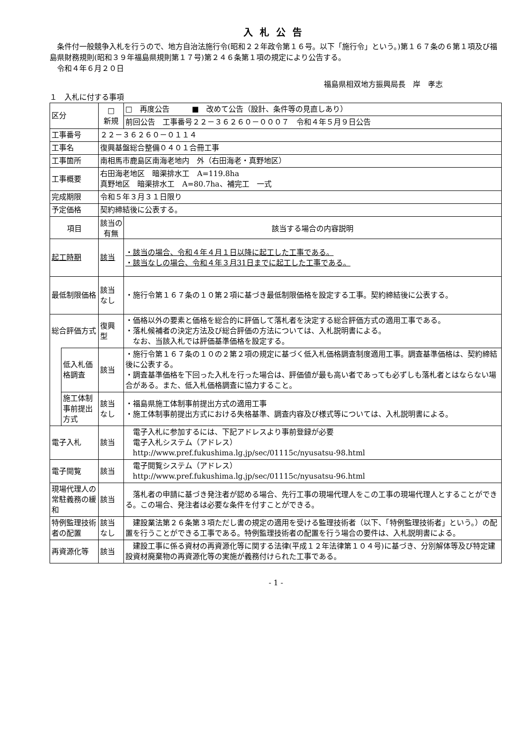入札公告
　条件付一般競争入札を行うので、地方自治法施行令(昭和２２年政令第１６号。以下「施行令」という。)第１６７条の６第１項及び福島県財務規則(昭和３９年福島県規則第１７号)第２４６条第１項の規定により公告する。
　令和４年６月２０日
福島県相双地方振興局長　岸　孝志
１　入札に付する事項
| 区分 | | □ 新規 | □ 再度公告 ■ 改めて公告（設計、条件等の見直しあり） |
| | | | 前回公告 工事番号２２－３６２６０－０００７ 令和４年５月９日公告 |
| 工事番号 | | ２２－３６２６０－０１１４ | |
| 工事名 | | 復興基盤総合整備０４０１合冊工事 | |
| 工事箇所 | | 南相馬市鹿島区南海老地内 外（右田海老・真野地区） | |
| 工事概要 | | 右田海老地区 暗渠排水工 A=119.8ha 真野地区 暗渠排水工 A=80.7ha、補完工 一式 | |
| 完成期限 | | 令和５年３月３１日限り | |
| 予定価格 | | 契約締結後に公表する。 | |
| 項目 | | 該当の有無 | 該当する場合の内容説明 |
| 起工時期 | | 該当 | ・該当の場合、令和４年４月１日以降に起工した工事である。 ・該当なしの場合、令和４年３月31日までに起工した工事である。 |
| 最低制限価格 | | 該当なし | ・施行令第１６７条の１０第２項に基づき最低制限価格を設定する工事。契約締結後に公表する。 |
| 総合評価方式 | | 復興型 | ・価格以外の要素と価格を総合的に評価して落札者を決定する総合評価方式の適用工事である。 ・落札候補者の決定方法及び総合評価の方法については、入札説明書による。 なお、当該入札では評価基準価格を設定する。 |
| | 低入札価格調査 | 該当 | ・施行令第１６７条の１０の２第２項の規定に基づく低入札価格調査制度適用工事。調査基準価格は、契約締結後に公表する。 ・調査基準価格を下回った入札を行った場合は、評価値が最も高い者であっても必ずしも落札者とはならない場合がある。また、低入札価格調査に協力すること。 |
| | 施工体制事前提出方式 | 該当なし | ・福島県施工体制事前提出方式の適用工事 ・施工体制事前提出方式における失格基準、調査内容及び様式等については、入札説明書による。 |
| 電子入札 | | 該当 | 電子入札に参加するには、下記アドレスより事前登録が必要 電子入札システム（アドレス） http://www.pref.fukushima.lg.jp/sec/01115c/nyusatsu-98.html |
| 電子閲覧 | | 該当 | 電子閲覧システム（アドレス） http://www.pref.fukushima.lg.jp/sec/01115c/nyusatsu-96.html |
| 現場代理人の常駐義務の緩和 | | 該当 | 落札者の申請に基づき発注者が認める場合、先行工事の現場代理人をこの工事の現場代理人とすることができる。この場合、発注者は必要な条件を付すことができる。 |
| 特例監理技術者の配置 | | 該当なし | 建設業法第２６条第３項ただし書の規定の適用を受ける監理技術者（以下、「特例監理技術者」という。）の配置を行うことができる工事である。特例監理技術者の配置を行う場合の要件は、入札説明書による。 |
| 再資源化等 | | 該当 | 建設工事に係る資材の再資源化等に関する法律(平成１２年法律第１０４号)に基づき、分別解体等及び特定建設資材廃棄物の再資源化等の実施が義務付けられた工事である。 |
- 1 -